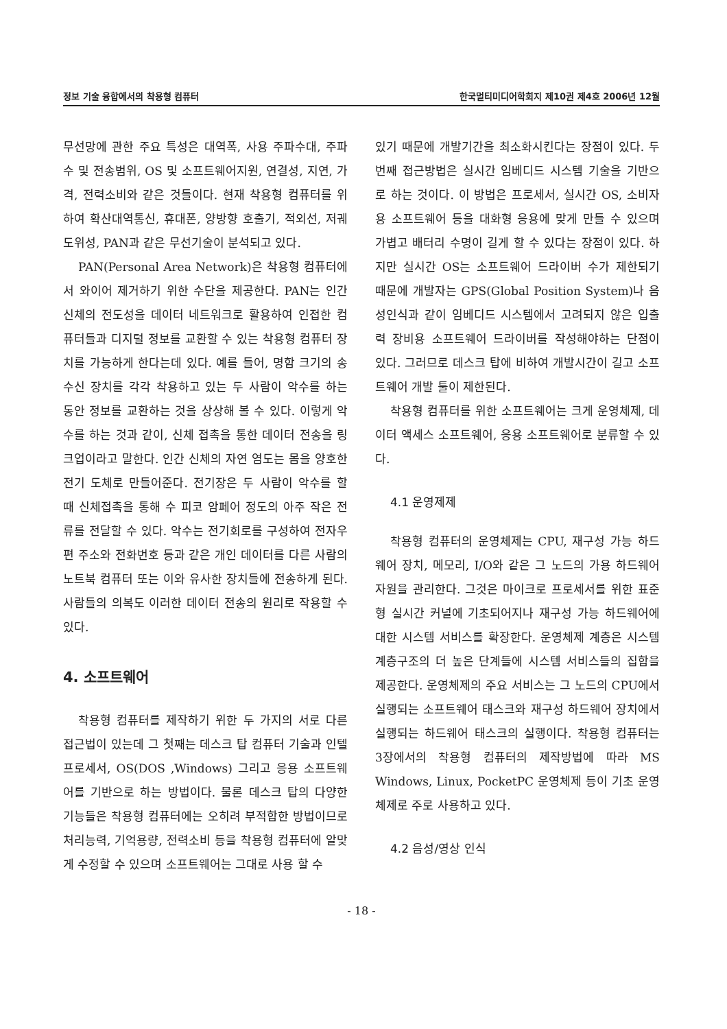정보 기술 융합에서의 착용형 컴퓨터 한국멀티미디어학회지 제10권 제4호 2006년 12월
무선망에 관한 주요 특성은 대역폭, 사용 주파수대, 주파수 및 전송범위, OS 및 소프트웨어지원, 연결성, 지연, 가격, 전력소비와 같은 것들이다. 현재 착용형 컴퓨터를 위하여 확산대역통신, 휴대폰, 양방향 호출기, 적외선, 저궤도위성, PAN과 같은 무선기술이 분석되고 있다.
PAN(Personal Area Network)은 착용형 컴퓨터에서 와이어 제거하기 위한 수단을 제공한다. PAN는 인간 신체의 전도성을 데이터 네트워크로 활용하여 인접한 컴퓨터들과 디지털 정보를 교환할 수 있는 착용형 컴퓨터 장치를 가능하게 한다는데 있다. 예를 들어, 명함 크기의 송수신 장치를 각각 착용하고 있는 두 사람이 악수를 하는 동안 정보를 교환하는 것을 상상해 볼 수 있다. 이렇게 악수를 하는 것과 같이, 신체 접촉을 통한 데이터 전송을 링크업이라고 말한다. 인간 신체의 자연 염도는 몸을 양호한 전기 도체로 만들어준다. 전기장은 두 사람이 악수를 할 때 신체접촉을 통해 수 피코 암페어 정도의 아주 작은 전류를 전달할 수 있다. 악수는 전기회로를 구성하여 전자우편 주소와 전화번호 등과 같은 개인 데이터를 다른 사람의 노트북 컴퓨터 또는 이와 유사한 장치들에 전송하게 된다. 사람들의 의복도 이러한 데이터 전송의 원리로 작용할 수 있다.
4. 소프트웨어
착용형 컴퓨터를 제작하기 위한 두 가지의 서로 다른 접근법이 있는데 그 첫째는 데스크 탑 컴퓨터 기술과 인텔 프로세서, OS(DOS ,Windows) 그리고 응용 소프트웨어를 기반으로 하는 방법이다. 물론 데스크 탑의 다양한 기능들은 착용형 컴퓨터에는 오히려 부적합한 방법이므로 처리능력, 기억용량, 전력소비 등을 착용형 컴퓨터에 알맞게 수정할 수 있으며 소프트웨어는 그대로 사용 할 수
있기 때문에 개발기간을 최소화시킨다는 장점이 있다. 두 번째 접근방법은 실시간 임베디드 시스템 기술을 기반으로 하는 것이다. 이 방법은 프로세서, 실시간 OS, 소비자용 소프트웨어 등을 대화형 응용에 맞게 만들 수 있으며 가볍고 배터리 수명이 길게 할 수 있다는 장점이 있다. 하지만 실시간 OS는 소프트웨어 드라이버 수가 제한되기 때문에 개발자는 GPS(Global Position System)나 음성인식과 같이 임베디드 시스템에서 고려되지 않은 입출력 장비용 소프트웨어 드라이버를 작성해야하는 단점이 있다. 그러므로 데스크 탑에 비하여 개발시간이 길고 소프트웨어 개발 툴이 제한된다.
착용형 컴퓨터를 위한 소프트웨어는 크게 운영체제, 데이터 액세스 소프트웨어, 응용 소프트웨어로 분류할 수 있다.
4.1 운영제제
착용형 컴퓨터의 운영체제는 CPU, 재구성 가능 하드웨어 장치, 메모리, I/O와 같은 그 노드의 가용 하드웨어 자원을 관리한다. 그것은 마이크로 프로세서를 위한 표준형 실시간 커널에 기초되어지나 재구성 가능 하드웨어에 대한 시스템 서비스를 확장한다. 운영체제 계층은 시스템 계층구조의 더 높은 단계들에 시스템 서비스들의 집합을 제공한다. 운영체제의 주요 서비스는 그 노드의 CPU에서 실행되는 소프트웨어 태스크와 재구성 하드웨어 장치에서 실행되는 하드웨어 태스크의 실행이다. 착용형 컴퓨터는 3장에서의 착용형 컴퓨터의 제작방법에 따라 MS Windows, Linux, PocketPC 운영체제 등이 기초 운영체제로 주로 사용하고 있다.
4.2 음성/영상 인식
- 18 -